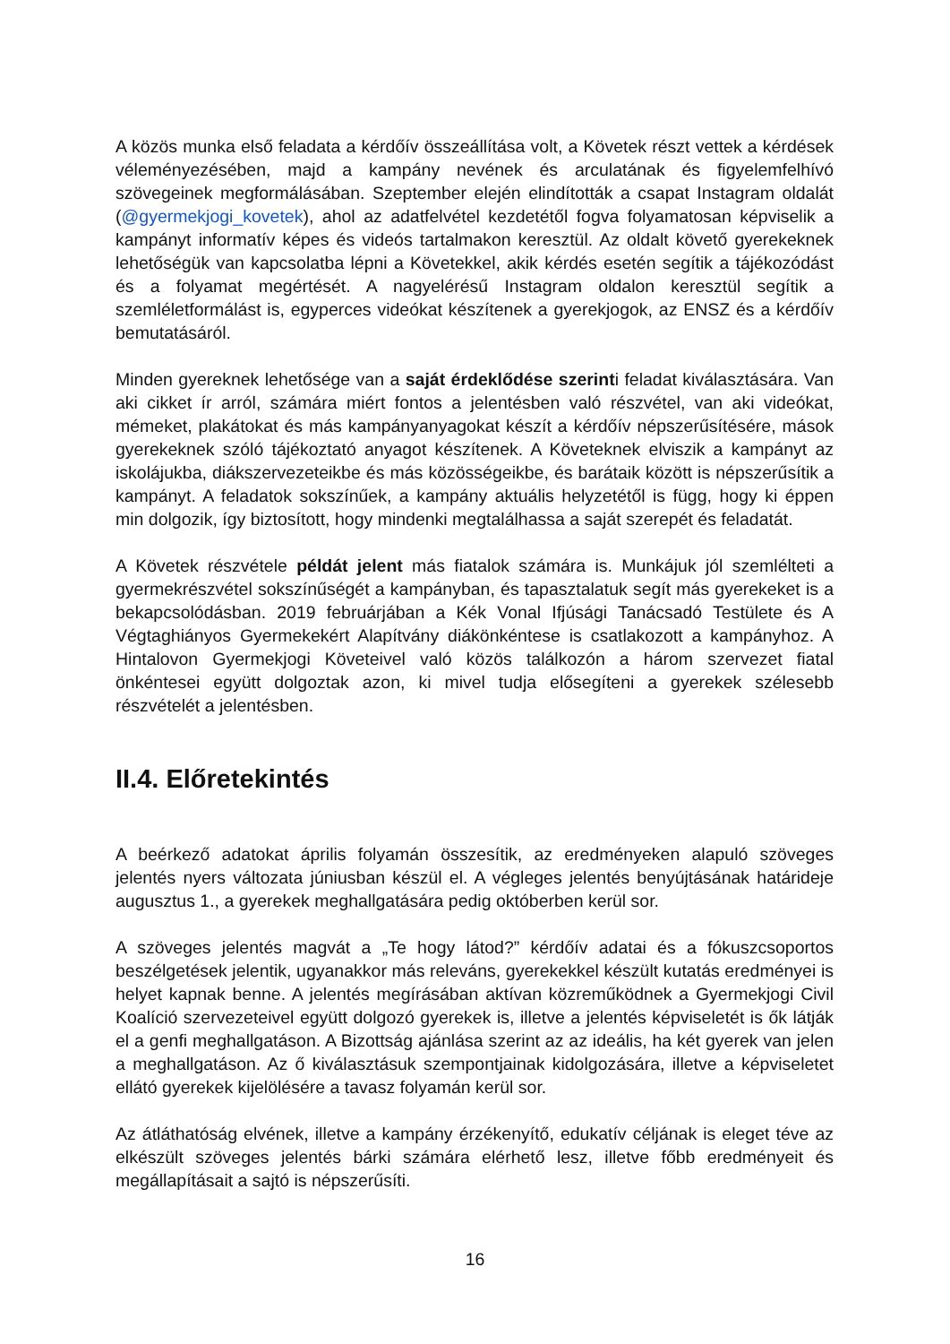A közös munka első feladata a kérdőív összeállítása volt, a Követek részt vettek a kérdések véleményezésében, majd a kampány nevének és arculatának és figyelemfelhívó szövegeinek megformálásában. Szeptember elején elindították a csapat Instagram oldalát (@gyermekjogi_kovetek), ahol az adatfelvétel kezdetétől fogva folyamatosan képviselik a kampányt informatív képes és videós tartalmakon keresztül. Az oldalt követő gyerekeknek lehetőségük van kapcsolatba lépni a Követekkel, akik kérdés esetén segítik a tájékozódást és a folyamat megértését. A nagyelérésű Instagram oldalon keresztül segítik a szemléletformálást is, egyperces videókat készítenek a gyerekjogok, az ENSZ és a kérdőív bemutatásáról.
Minden gyereknek lehetősége van a saját érdeklődése szerinti feladat kiválasztására. Van aki cikket ír arról, számára miért fontos a jelentésben való részvétel, van aki videókat, mémeket, plakátokat és más kampányanyagokat készít a kérdőív népszerűsítésére, mások gyerekeknek szóló tájékoztató anyagot készítenek. A Követeknek elviszik a kampányt az iskolájukba, diákszervezeteikbe és más közösségeikbe, és barátaik között is népszerűsítik a kampányt. A feladatok sokszínűek, a kampány aktuális helyzetétől is függ, hogy ki éppen min dolgozik, így biztosított, hogy mindenki megtalálhassa a saját szerepét és feladatát.
A Követek részvétele példát jelent más fiatalok számára is. Munkájuk jól szemlélteti a gyermekrészvétel sokszínűségét a kampányban, és tapasztalatuk segít más gyerekeket is a bekapcsolódásban. 2019 februárjában a Kék Vonal Ifjúsági Tanácsadó Testülete és A Végtaghiányos Gyermekekért Alapítvány diákönkéntese is csatlakozott a kampányhoz. A Hintalovon Gyermekjogi Követeivel való közös találkozón a három szervezet fiatal önkéntesei együtt dolgoztak azon, ki mivel tudja elősegíteni a gyerekek szélesebb részvételét a jelentésben.
II.4. Előretekintés
A beérkező adatokat április folyamán összesítik, az eredményeken alapuló szöveges jelentés nyers változata júniusban készül el. A végleges jelentés benyújtásának határideje augusztus 1., a gyerekek meghallgatására pedig októberben kerül sor.
A szöveges jelentés magvát a „Te hogy látod?” kérdőív adatai és a fókuszcsoportos beszélgetések jelentik, ugyanakkor más releváns, gyerekekkel készült kutatás eredményei is helyet kapnak benne. A jelentés megírásában aktívan közreműködnek a Gyermekjogi Civil Koalíció szervezeteivel együtt dolgozó gyerekek is, illetve a jelentés képviseletét is ők látják el a genfi meghallgatáson. A Bizottság ajánlása szerint az az ideális, ha két gyerek van jelen a meghallgatáson. Az ő kiválasztásuk szempontjainak kidolgozására, illetve a képviseletet ellátó gyerekek kijelölésére a tavasz folyamán kerül sor.
Az átláthatóság elvének, illetve a kampány érzékenyítő, edukatív céljának is eleget téve az elkészült szöveges jelentés bárki számára elérhető lesz, illetve főbb eredményeit és megállapításait a sajtó is népszerűsíti.
16